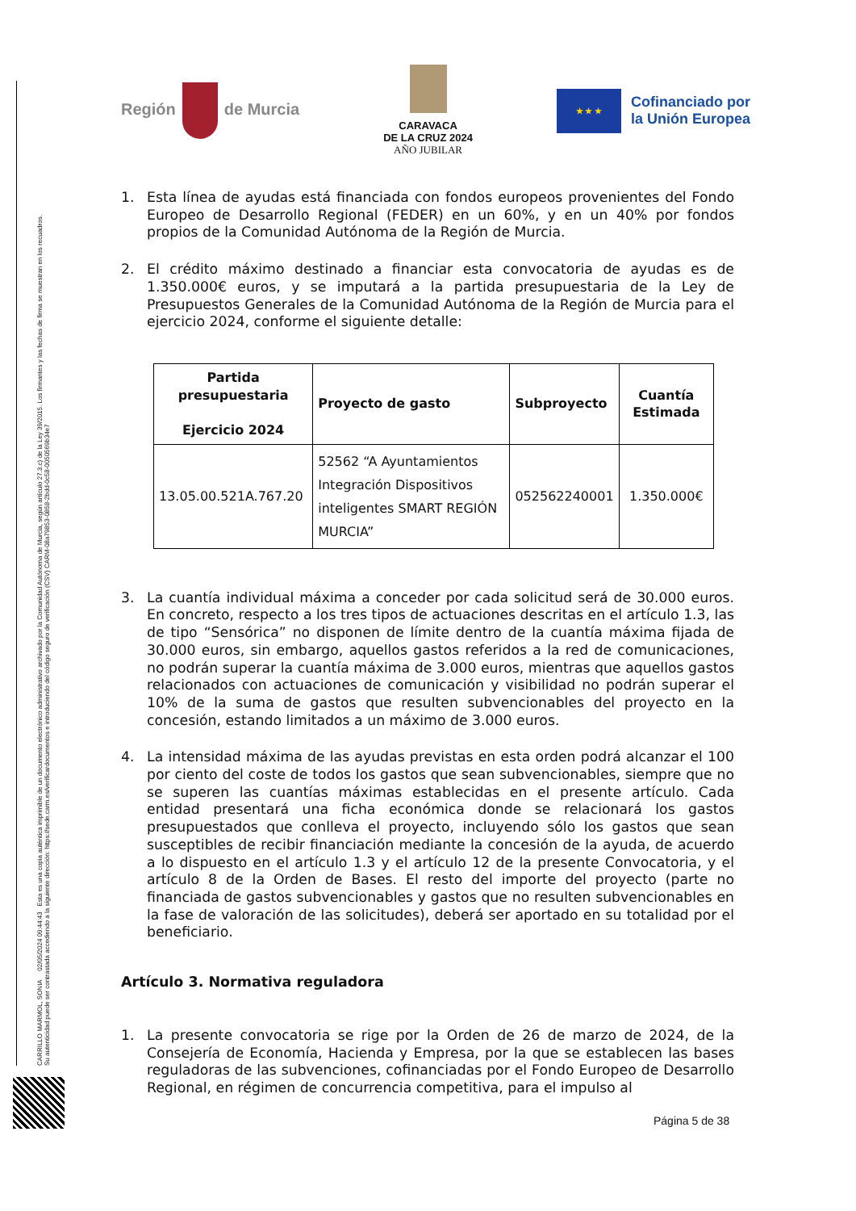Región de Murcia
CARAVACA
DE LA CRUZ 2024
AÑO JUBILAR
★ ★ ★
Cofinanciado por
la Unión Europea
CARRILLO MARMOL, SONIA 02/05/2024 09:44:43 Esta es una copia auténtica imprimible de un documento electrónico administrativo archivado por la Comunidad Autónoma de Murcia, según artículo 27.3.c) de la Ley 39/2015. Los firmantes y las fechas de firma se muestran en los recuadros.
Su autenticidad puede ser contrastada accediendo a la siguiente dirección: https://sede.carm.es/verificardocumentos e introduciendo del código seguro de verificación (CSV) CARM-08a79853-0858-2bdd-0c58-0050569b34e7
1. Esta línea de ayudas está financiada con fondos europeos provenientes del Fondo Europeo de Desarrollo Regional (FEDER) en un 60%, y en un 40% por fondos propios de la Comunidad Autónoma de la Región de Murcia.
2. El crédito máximo destinado a financiar esta convocatoria de ayudas es de 1.350.000€ euros, y se imputará a la partida presupuestaria de la Ley de Presupuestos Generales de la Comunidad Autónoma de la Región de Murcia para el ejercicio 2024, conforme el siguiente detalle:
| Partida presupuestaria Ejercicio 2024 | Proyecto de gasto | Subproyecto | Cuantía Estimada |
| --- | --- | --- | --- |
| 13.05.00.521A.767.20 | 52562 “A Ayuntamientos Integración Dispositivos inteligentes SMART REGIÓN MURCIA” | 052562240001 | 1.350.000€ |
3. La cuantía individual máxima a conceder por cada solicitud será de 30.000 euros. En concreto, respecto a los tres tipos de actuaciones descritas en el artículo 1.3, las de tipo “Sensórica” no disponen de límite dentro de la cuantía máxima fijada de 30.000 euros, sin embargo, aquellos gastos referidos a la red de comunicaciones, no podrán superar la cuantía máxima de 3.000 euros, mientras que aquellos gastos relacionados con actuaciones de comunicación y visibilidad no podrán superar el 10% de la suma de gastos que resulten subvencionables del proyecto en la concesión, estando limitados a un máximo de 3.000 euros.
4. La intensidad máxima de las ayudas previstas en esta orden podrá alcanzar el 100 por ciento del coste de todos los gastos que sean subvencionables, siempre que no se superen las cuantías máximas establecidas en el presente artículo. Cada entidad presentará una ficha económica donde se relacionará los gastos presupuestados que conlleva el proyecto, incluyendo sólo los gastos que sean susceptibles de recibir financiación mediante la concesión de la ayuda, de acuerdo a lo dispuesto en el artículo 1.3 y el artículo 12 de la presente Convocatoria, y el artículo 8 de la Orden de Bases. El resto del importe del proyecto (parte no financiada de gastos subvencionables y gastos que no resulten subvencionables en la fase de valoración de las solicitudes), deberá ser aportado en su totalidad por el beneficiario.
Artículo 3. Normativa reguladora
1. La presente convocatoria se rige por la Orden de 26 de marzo de 2024, de la Consejería de Economía, Hacienda y Empresa, por la que se establecen las bases reguladoras de las subvenciones, cofinanciadas por el Fondo Europeo de Desarrollo Regional, en régimen de concurrencia competitiva, para el impulso al
Página 5 de 38